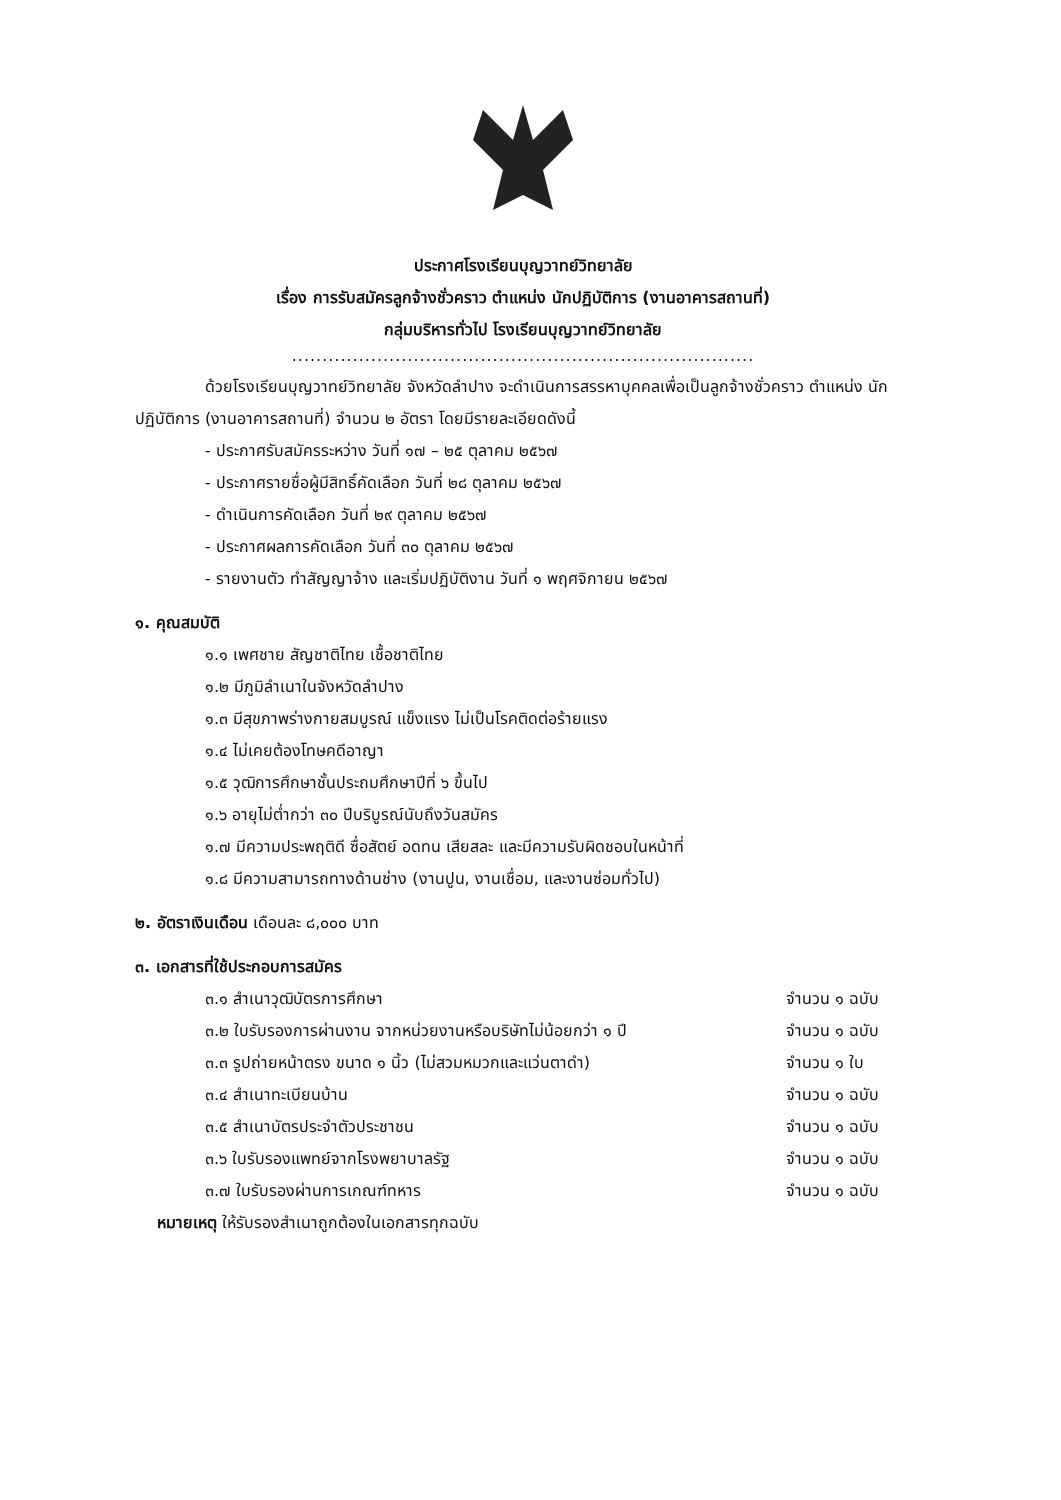ประกาศโรงเรียนบุญวาทย์วิทยาลัย
เรื่อง การรับสมัครลูกจ้างชั่วคราว ตำแหน่ง นักปฏิบัติการ (งานอาคารสถานที่)
กลุ่มบริหารทั่วไป โรงเรียนบุญวาทย์วิทยาลัย
............................................................................
ด้วยโรงเรียนบุญวาทย์วิทยาลัย จังหวัดลำปาง จะดำเนินการสรรหาบุคคลเพื่อเป็นลูกจ้างชั่วคราว ตำแหน่ง นักปฏิบัติการ (งานอาคารสถานที่) จำนวน ๒ อัตรา โดยมีรายละเอียดดังนี้
- ประกาศรับสมัครระหว่าง วันที่ ๑๗ – ๒๕ ตุลาคม ๒๕๖๗
- ประกาศรายชื่อผู้มีสิทธิ์คัดเลือก วันที่ ๒๘ ตุลาคม ๒๕๖๗
- ดำเนินการคัดเลือก วันที่ ๒๙ ตุลาคม ๒๕๖๗
- ประกาศผลการคัดเลือก วันที่ ๓๐ ตุลาคม ๒๕๖๗
- รายงานตัว ทำสัญญาจ้าง และเริ่มปฏิบัติงาน วันที่ ๑ พฤศจิกายน ๒๕๖๗
๑. คุณสมบัติ
๑.๑ เพศชาย สัญชาติไทย เชื้อชาติไทย
๑.๒ มีภูมิลำเนาในจังหวัดลำปาง
๑.๓ มีสุขภาพร่างกายสมบูรณ์ แข็งแรง ไม่เป็นโรคติดต่อร้ายแรง
๑.๔ ไม่เคยต้องโทษคดีอาญา
๑.๕ วุฒิการศึกษาชั้นประถมศึกษาปีที่ ๖ ขึ้นไป
๑.๖ อายุไม่ต่ำกว่า ๓๐ ปีบริบูรณ์นับถึงวันสมัคร
๑.๗ มีความประพฤติดี ซื่อสัตย์ อดทน เสียสละ และมีความรับผิดชอบในหน้าที่
๑.๘ มีความสามารถทางด้านช่าง (งานปูน, งานเชื่อม, และงานซ่อมทั่วไป)
๒. อัตราเงินเดือน เดือนละ ๘,๐๐๐ บาท
๓. เอกสารที่ใช้ประกอบการสมัคร
๓.๑ สำเนาวุฒิบัตรการศึกษา จำนวน ๑ ฉบับ
๓.๒ ใบรับรองการผ่านงาน จากหน่วยงานหรือบริษัทไม่น้อยกว่า ๑ ปี จำนวน ๑ ฉบับ
๓.๓ รูปถ่ายหน้าตรง ขนาด ๑ นิ้ว (ไม่สวมหมวกและแว่นตาดำ) จำนวน ๑ ใบ
๓.๔ สำเนาทะเบียนบ้าน จำนวน ๑ ฉบับ
๓.๕ สำเนาบัตรประจำตัวประชาชน จำนวน ๑ ฉบับ
๓.๖ ใบรับรองแพทย์จากโรงพยาบาลรัฐ จำนวน ๑ ฉบับ
๓.๗ ใบรับรองผ่านการเกณฑ์ทหาร จำนวน ๑ ฉบับ
หมายเหตุ ให้รับรองสำเนาถูกต้องในเอกสารทุกฉบับ